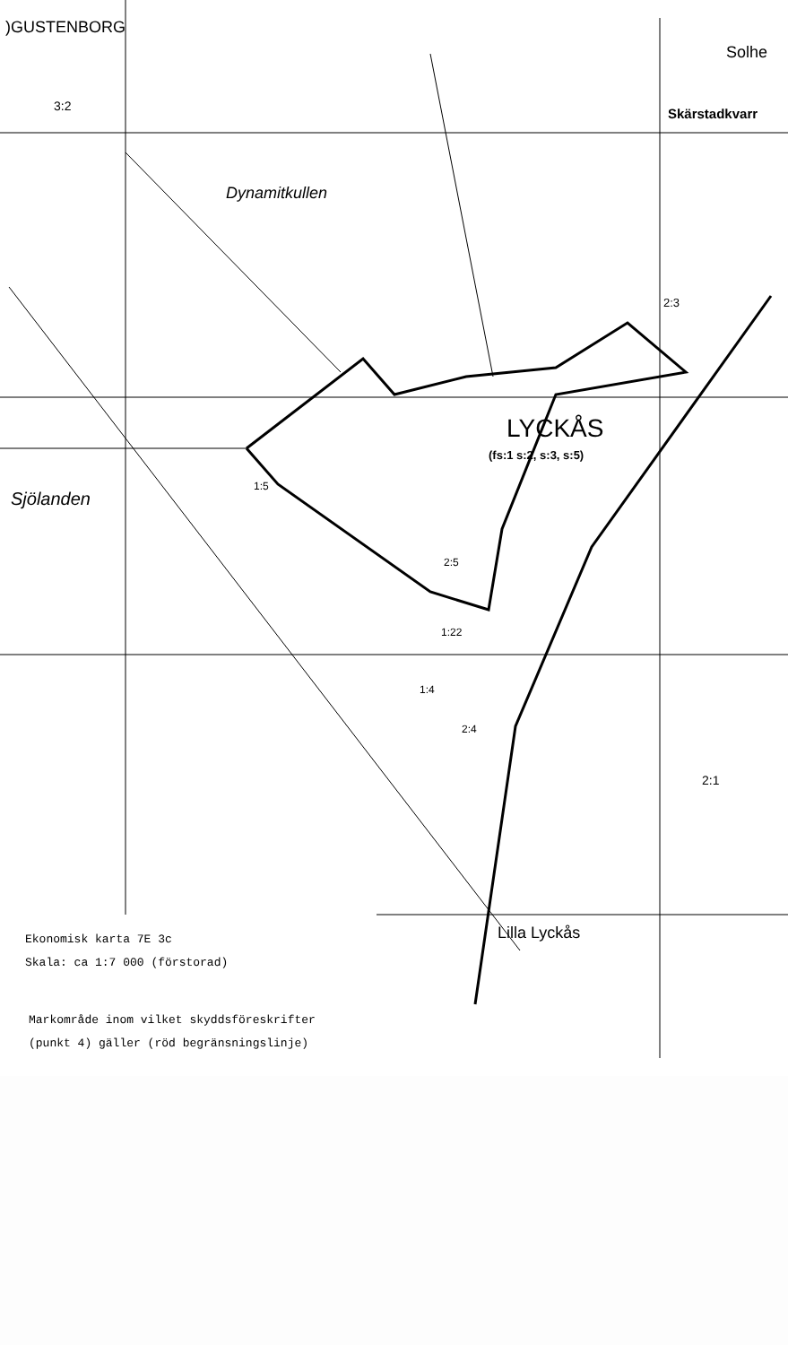)GUSTENBORG
3:2
Solhe
Skärstadkvarr
Dynamitkullen
2:3
LYCKÅS
(fs:1 s:2, s:3, s:5)
Sjölanden
1:5
2:5
1:22
1:4
2:4
2:1
Lilla Lyckås
Ekonomisk karta 7E 3c
Skala: ca 1:7 000 (förstorad)
Markområde inom vilket skyddsföreskrifter
(punkt 4) gäller (röd begränsningslinje)